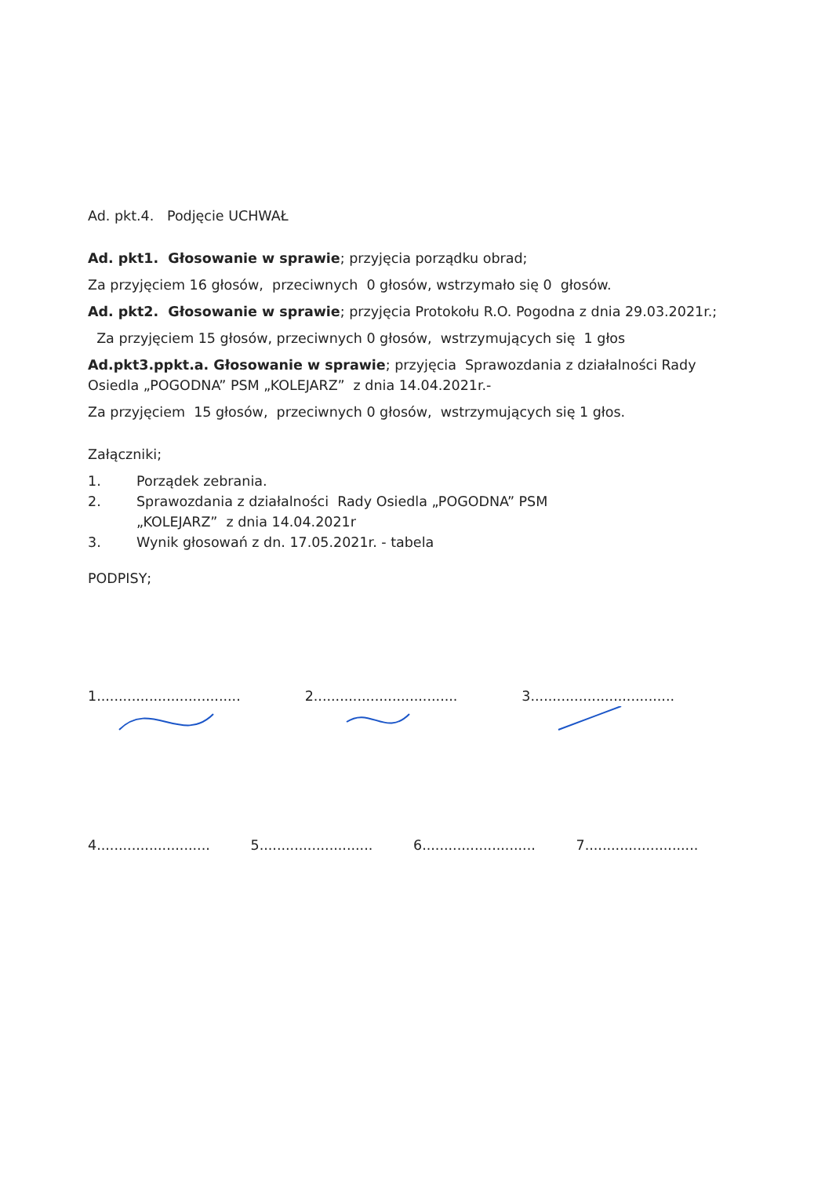Ad. pkt.4. Podjęcie UCHWAŁ
Ad. pkt1. Głosowanie w sprawie; przyjęcia porządku obrad;
Za przyjęciem 16 głosów, przeciwnych 0 głosów, wstrzymało się 0 głosów.
Ad. pkt2. Głosowanie w sprawie; przyjęcia Protokołu R.O. Pogodna z dnia 29.03.2021r.;
Za przyjęciem 15 głosów, przeciwnych 0 głosów, wstrzymujących się 1 głos
Ad.pkt3.ppkt.a. Głosowanie w sprawie; przyjęcia Sprawozdania z działalności Rady Osiedla „POGODNA” PSM „KOLEJARZ” z dnia 14.04.2021r.-
Za przyjęciem 15 głosów, przeciwnych 0 głosów, wstrzymujących się 1 głos.
Załączniki;
1. Porządek zebrania.
2. Sprawozdania z działalności Rady Osiedla „POGODNA” PSM
„KOLEJARZ” z dnia 14.04.2021r
3. Wynik głosowań z dn. 17.05.2021r. - tabela
PODPISY;
1.................................
2.................................
3.................................
4..........................
5..........................
6..........................
7..........................